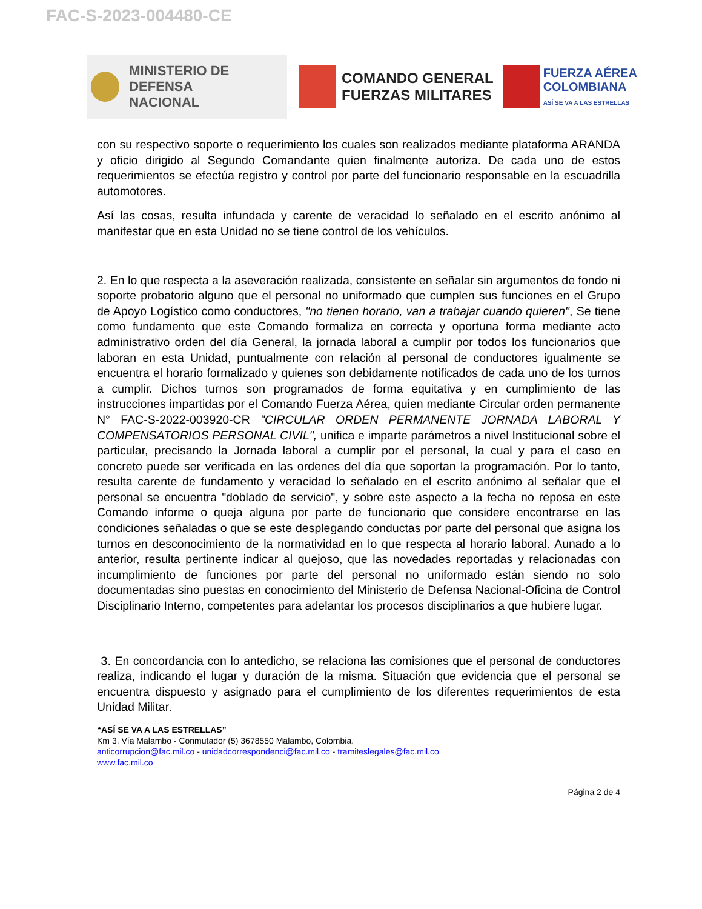FAC-S-2023-004480-CE
MINISTERIO DE DEFENSA
NACIONAL
COMANDO GENERAL
FUERZAS MILITARES
FUERZA AÉREA
COLOMBIANA
ASÍ SE VA A LAS ESTRELLAS
con su respectivo soporte o requerimiento los cuales son realizados mediante plataforma ARANDA y oficio dirigido al Segundo Comandante quien finalmente autoriza. De cada uno de estos requerimientos se efectúa registro y control por parte del funcionario responsable en la escuadrilla automotores.
Así las cosas, resulta infundada y carente de veracidad lo señalado en el escrito anónimo al manifestar que en esta Unidad no se tiene control de los vehículos.
2. En lo que respecta a la aseveración realizada, consistente en señalar sin argumentos de fondo ni soporte probatorio alguno que el personal no uniformado que cumplen sus funciones en el Grupo de Apoyo Logístico como conductores, "no tienen horario, van a trabajar cuando quieren", Se tiene como fundamento que este Comando formaliza en correcta y oportuna forma mediante acto administrativo orden del día General, la jornada laboral a cumplir por todos los funcionarios que laboran en esta Unidad, puntualmente con relación al personal de conductores igualmente se encuentra el horario formalizado y quienes son debidamente notificados de cada uno de los turnos a cumplir. Dichos turnos son programados de forma equitativa y en cumplimiento de las instrucciones impartidas por el Comando Fuerza Aérea, quien mediante Circular orden permanente N° FAC-S-2022-003920-CR "CIRCULAR ORDEN PERMANENTE JORNADA LABORAL Y COMPENSATORIOS PERSONAL CIVIL", unifica e imparte parámetros a nivel Institucional sobre el particular, precisando la Jornada laboral a cumplir por el personal, la cual y para el caso en concreto puede ser verificada en las ordenes del día que soportan la programación. Por lo tanto, resulta carente de fundamento y veracidad lo señalado en el escrito anónimo al señalar que el personal se encuentra "doblado de servicio", y sobre este aspecto a la fecha no reposa en este Comando informe o queja alguna por parte de funcionario que considere encontrarse en las condiciones señaladas o que se este desplegando conductas por parte del personal que asigna los turnos en desconocimiento de la normatividad en lo que respecta al horario laboral. Aunado a lo anterior, resulta pertinente indicar al quejoso, que las novedades reportadas y relacionadas con incumplimiento de funciones por parte del personal no uniformado están siendo no solo documentadas sino puestas en conocimiento del Ministerio de Defensa Nacional-Oficina de Control Disciplinario Interno, competentes para adelantar los procesos disciplinarios a que hubiere lugar.
3. En concordancia con lo antedicho, se relaciona las comisiones que el personal de conductores realiza, indicando el lugar y duración de la misma. Situación que evidencia que el personal se encuentra dispuesto y asignado para el cumplimiento de los diferentes requerimientos de esta Unidad Militar.
“ASÍ SE VA A LAS ESTRELLAS”
Km 3. Vía Malambo - Conmutador (5) 3678550 Malambo, Colombia.
anticorrupcion@fac.mil.co - unidadcorrespondenci@fac.mil.co - tramiteslegales@fac.mil.co
www.fac.mil.co
Página 2 de 4